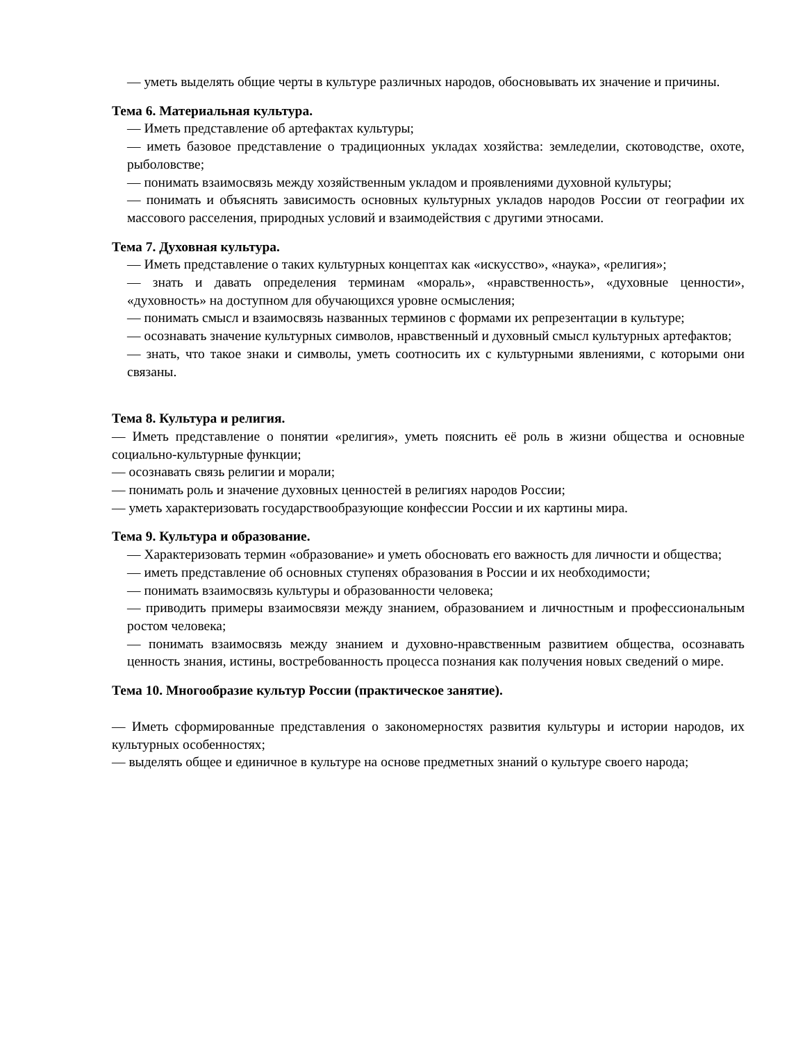— уметь выделять общие черты в культуре различных народов, обосновывать их значение и причины.
Тема 6. Материальная культура.
— Иметь представление об артефактах культуры;
— иметь базовое представление о традиционных укладах хозяйства: земледелии, скотоводстве, охоте, рыболовстве;
— понимать взаимосвязь между хозяйственным укладом и проявлениями духовной культуры;
— понимать и объяснять зависимость основных культурных укладов народов России от географии их массового расселения, природных условий и взаимодействия с другими этносами.
Тема 7. Духовная культура.
— Иметь представление о таких культурных концептах как «искусство», «наука», «религия»;
— знать и давать определения терминам «мораль», «нравственность», «духовные ценности», «духовность» на доступном для обучающихся уровне осмысления;
— понимать смысл и взаимосвязь названных терминов с формами их репрезентации в культуре;
— осознавать значение культурных символов, нравственный и духовный смысл культурных артефактов;
— знать, что такое знаки и символы, уметь соотносить их с культурными явлениями, с которыми они связаны.
Тема 8. Культура и религия.
— Иметь представление о понятии «религия», уметь пояснить её роль в жизни общества и основные социально-культурные функции;
— осознавать связь религии и морали;
— понимать роль и значение духовных ценностей в религиях народов России;
— уметь характеризовать государствообразующие конфессии России и их картины мира.
Тема 9. Культура и образование.
— Характеризовать термин «образование» и уметь обосновать его важность для личности и общества;
— иметь представление об основных ступенях образования в России и их необходимости;
— понимать взаимосвязь культуры и образованности человека;
— приводить примеры взаимосвязи между знанием, образованием и личностным и профессиональным ростом человека;
— понимать взаимосвязь между знанием и духовно-нравственным развитием общества, осознавать ценность знания, истины, востребованность процесса познания как получения новых сведений о мире.
Тема 10. Многообразие культур России (практическое занятие).
— Иметь сформированные представления о закономерностях развития культуры и истории народов, их культурных особенностях;
— выделять общее и единичное в культуре на основе предметных знаний о культуре своего народа;